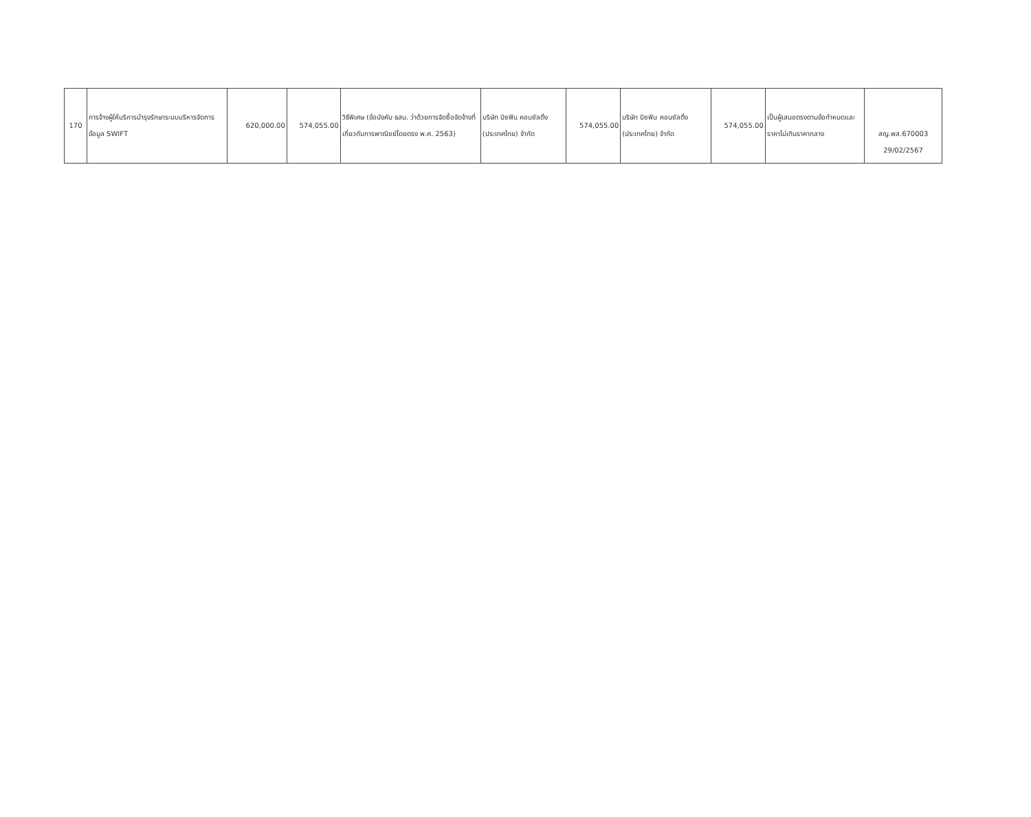| 170 | การจ้างผู้ให้บริการบำรุงรักษาระบบบริหารจัดการข้อมูล SWIFT | 620,000.00 | 574,055.00 | วิธีพิเศษ (ข้อบังคับ ธสน. ว่าด้วยการจัดซื้อจัดจ้างที่เกี่ยวกับการพาณิชย์โดยตรง พ.ศ. 2563) | บริษัท บิซฟิน คอนซัลติ้ง (ประเทศไทย) จำกัด | 574,055.00 | บริษัท บิซฟิน คอนซัลติ้ง (ประเทศไทย) จำกัด | 574,055.00 | เป็นผู้เสนอตรงตามข้อกำหนดและราคาไม่เกินราคากลาง | สญ.พส.670003 29/02/2567 |